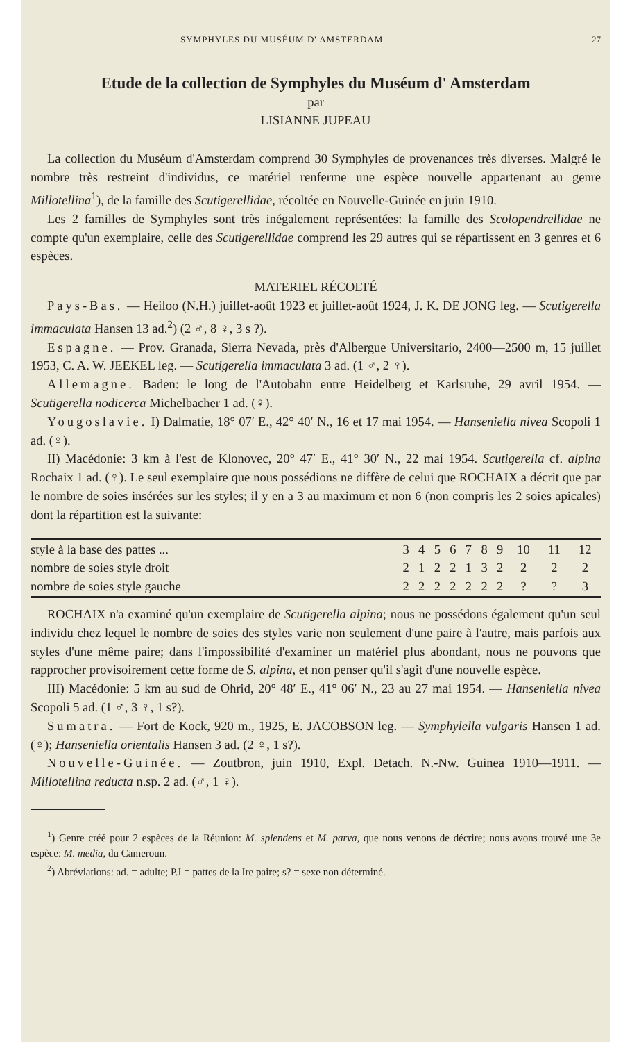SYMPHYLES DU MUSÉUM D' AMSTERDAM 27
Etude de la collection de Symphyles du Muséum d' Amsterdam
par
LISIANNE JUPEAU
La collection du Muséum d'Amsterdam comprend 30 Symphyles de provenances très diverses. Malgré le nombre très restreint d'individus, ce matériel renferme une espèce nouvelle appartenant au genre Millotellina<sup>1</sup>), de la famille des Scutigerellidae, récoltée en Nouvelle-Guinée en juin 1910.
Les 2 familles de Symphyles sont très inégalement représentées: la famille des Scolopendrellidae ne compte qu'un exemplaire, celle des Scutigerellidae comprend les 29 autres qui se répartissent en 3 genres et 6 espèces.
MATERIEL RÉCOLTÉ
Pays-Bas. — Heiloo (N.H.) juillet-août 1923 et juillet-août 1924, J. K. DE JONG leg. — Scutigerella immaculata Hansen 13 ad.<sup>2</sup>) (2 ♂, 8 ♀, 3 s ?).
Espagne. — Prov. Granada, Sierra Nevada, près d'Albergue Universitario, 2400—2500 m, 15 juillet 1953, C. A. W. JEEKEL leg. — Scutigerella immaculata 3 ad. (1 ♂, 2 ♀).
Allemagne. Baden: le long de l'Autobahn entre Heidelberg et Karlsruhe, 29 avril 1954. — Scutigerella nodicerca Michelbacher 1 ad. (♀).
Yougoslavie. I) Dalmatie, 18° 07′ E., 42° 40′ N., 16 et 17 mai 1954. — Hanseniella nivea Scopoli 1 ad. (♀).
II) Macédonie: 3 km à l'est de Klonovec, 20° 47′ E., 41° 30′ N., 22 mai 1954. Scutigerella cf. alpina Rochaix 1 ad. (♀). Le seul exemplaire que nous possédions ne diffère de celui que ROCHAIX a décrit que par le nombre de soies insérées sur les styles; il y en a 3 au maximum et non 6 (non compris les 2 soies apicales) dont la répartition est la suivante:
| style à la base des pattes ... | 3 | 4 | 5 | 6 | 7 | 8 | 9 | 10 | 11 | 12 |
| nombre de soies style droit | 2 | 1 | 2 | 2 | 1 | 3 | 2 | 2 | 2 | 2 |
| nombre de soies style gauche | 2 | 2 | 2 | 2 | 2 | 2 | 2 | ? | ? | 3 |
ROCHAIX n'a examiné qu'un exemplaire de Scutigerella alpina; nous ne possédons également qu'un seul individu chez lequel le nombre de soies des styles varie non seulement d'une paire à l'autre, mais parfois aux styles d'une même paire; dans l'impossibilité d'examiner un matériel plus abondant, nous ne pouvons que rapprocher provisoirement cette forme de S. alpina, et non penser qu'il s'agit d'une nouvelle espèce.
III) Macédonie: 5 km au sud de Ohrid, 20° 48′ E., 41° 06′ N., 23 au 27 mai 1954. — Hanseniella nivea Scopoli 5 ad. (1 ♂, 3 ♀, 1 s?).
Sumatra. — Fort de Kock, 920 m., 1925, E. JACOBSON leg. — Symphylella vulgaris Hansen 1 ad. (♀); Hanseniella orientalis Hansen 3 ad. (2 ♀, 1 s?).
Nouvelle-Guinée. — Zoutbron, juin 1910, Expl. Detach. N.-Nw. Guinea 1910—1911. — Millotellina reducta n.sp. 2 ad. (♂, 1 ♀).
<sup>1</sup>) Genre créé pour 2 espèces de la Réunion: M. splendens et M. parva, que nous venons de décrire; nous avons trouvé une 3e espèce: M. media, du Cameroun.
<sup>2</sup>) Abréviations: ad. = adulte; P.I = pattes de la Ire paire; s? = sexe non déterminé.